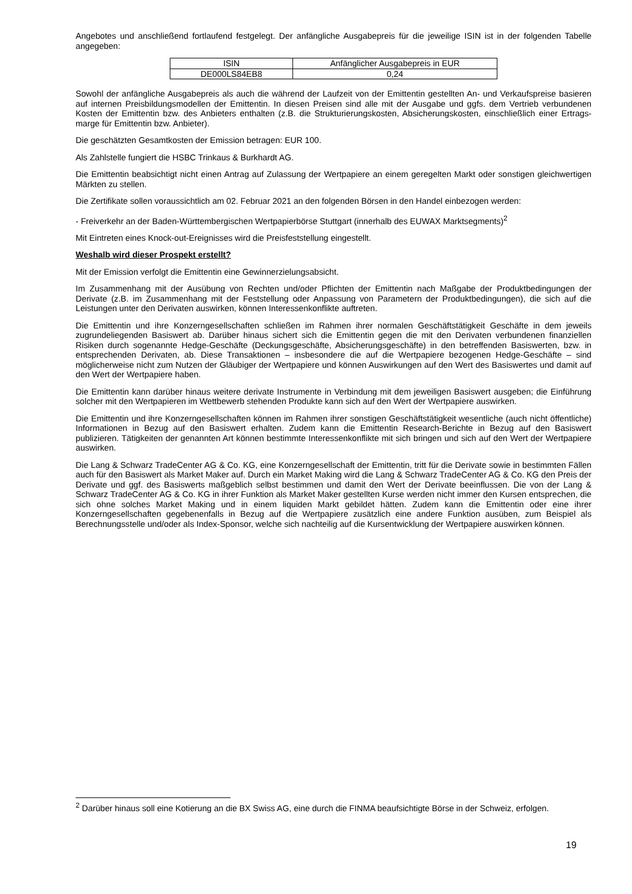Angebotes und anschließend fortlaufend festgelegt. Der anfängliche Ausgabepreis für die jeweilige ISIN ist in der folgenden Tabelle angegeben:
| ISIN | Anfänglicher Ausgabepreis in EUR |
| DE000LS84EB8 | 0,24 |
Sowohl der anfängliche Ausgabepreis als auch die während der Laufzeit von der Emittentin gestellten An- und Verkaufspreise basieren auf internen Preisbildungsmodellen der Emittentin. In diesen Preisen sind alle mit der Ausgabe und ggfs. dem Vertrieb verbundenen Kosten der Emittentin bzw. des Anbieters enthalten (z.B. die Strukturierungskosten, Absicherungskosten, einschließlich einer Ertrags-marge für Emittentin bzw. Anbieter).
Die geschätzten Gesamtkosten der Emission betragen: EUR 100.
Als Zahlstelle fungiert die HSBC Trinkaus & Burkhardt AG.
Die Emittentin beabsichtigt nicht einen Antrag auf Zulassung der Wertpapiere an einem geregelten Markt oder sonstigen gleichwertigen Märkten zu stellen.
Die Zertifikate sollen voraussichtlich am 02. Februar 2021 an den folgenden Börsen in den Handel einbezogen werden:
- Freiverkehr an der Baden-Württembergischen Wertpapierbörse Stuttgart (innerhalb des EUWAX Marktsegments)<sup>2</sup>
Mit Eintreten eines Knock-out-Ereignisses wird die Preisfeststellung eingestellt.
Weshalb wird dieser Prospekt erstellt?
Mit der Emission verfolgt die Emittentin eine Gewinnerzielungsabsicht.
Im Zusammenhang mit der Ausübung von Rechten und/oder Pflichten der Emittentin nach Maßgabe der Produktbedingungen der Derivate (z.B. im Zusammenhang mit der Feststellung oder Anpassung von Parametern der Produktbedingungen), die sich auf die Leistungen unter den Derivaten auswirken, können Interessenkonflikte auftreten.
Die Emittentin und ihre Konzerngesellschaften schließen im Rahmen ihrer normalen Geschäftstätigkeit Geschäfte in dem jeweils zugrundeliegenden Basiswert ab. Darüber hinaus sichert sich die Emittentin gegen die mit den Derivaten verbundenen finanziellen Risiken durch sogenannte Hedge-Geschäfte (Deckungsgeschäfte, Absicherungsgeschäfte) in den betreffenden Basiswerten, bzw. in entsprechenden Derivaten, ab. Diese Transaktionen – insbesondere die auf die Wertpapiere bezogenen Hedge-Geschäfte – sind möglicherweise nicht zum Nutzen der Gläubiger der Wertpapiere und können Auswirkungen auf den Wert des Basiswertes und damit auf den Wert der Wertpapiere haben.
Die Emittentin kann darüber hinaus weitere derivate Instrumente in Verbindung mit dem jeweiligen Basiswert ausgeben; die Einführung solcher mit den Wertpapieren im Wettbewerb stehenden Produkte kann sich auf den Wert der Wertpapiere auswirken.
Die Emittentin und ihre Konzerngesellschaften können im Rahmen ihrer sonstigen Geschäftstätigkeit wesentliche (auch nicht öffentliche) Informationen in Bezug auf den Basiswert erhalten. Zudem kann die Emittentin Research-Berichte in Bezug auf den Basiswert publizieren. Tätigkeiten der genannten Art können bestimmte Interessenkonflikte mit sich bringen und sich auf den Wert der Wertpapiere auswirken.
Die Lang & Schwarz TradeCenter AG & Co. KG, eine Konzerngesellschaft der Emittentin, tritt für die Derivate sowie in bestimmten Fällen auch für den Basiswert als Market Maker auf. Durch ein Market Making wird die Lang & Schwarz TradeCenter AG & Co. KG den Preis der Derivate und ggf. des Basiswerts maßgeblich selbst bestimmen und damit den Wert der Derivate beeinflussen. Die von der Lang & Schwarz TradeCenter AG & Co. KG in ihrer Funktion als Market Maker gestellten Kurse werden nicht immer den Kursen entsprechen, die sich ohne solches Market Making und in einem liquiden Markt gebildet hätten. Zudem kann die Emittentin oder eine ihrer Konzerngesellschaften gegebenenfalls in Bezug auf die Wertpapiere zusätzlich eine andere Funktion ausüben, zum Beispiel als Berechnungsstelle und/oder als Index-Sponsor, welche sich nachteilig auf die Kursentwicklung der Wertpapiere auswirken können.
<sup>2</sup> Darüber hinaus soll eine Kotierung an die BX Swiss AG, eine durch die FINMA beaufsichtigte Börse in der Schweiz, erfolgen.
19